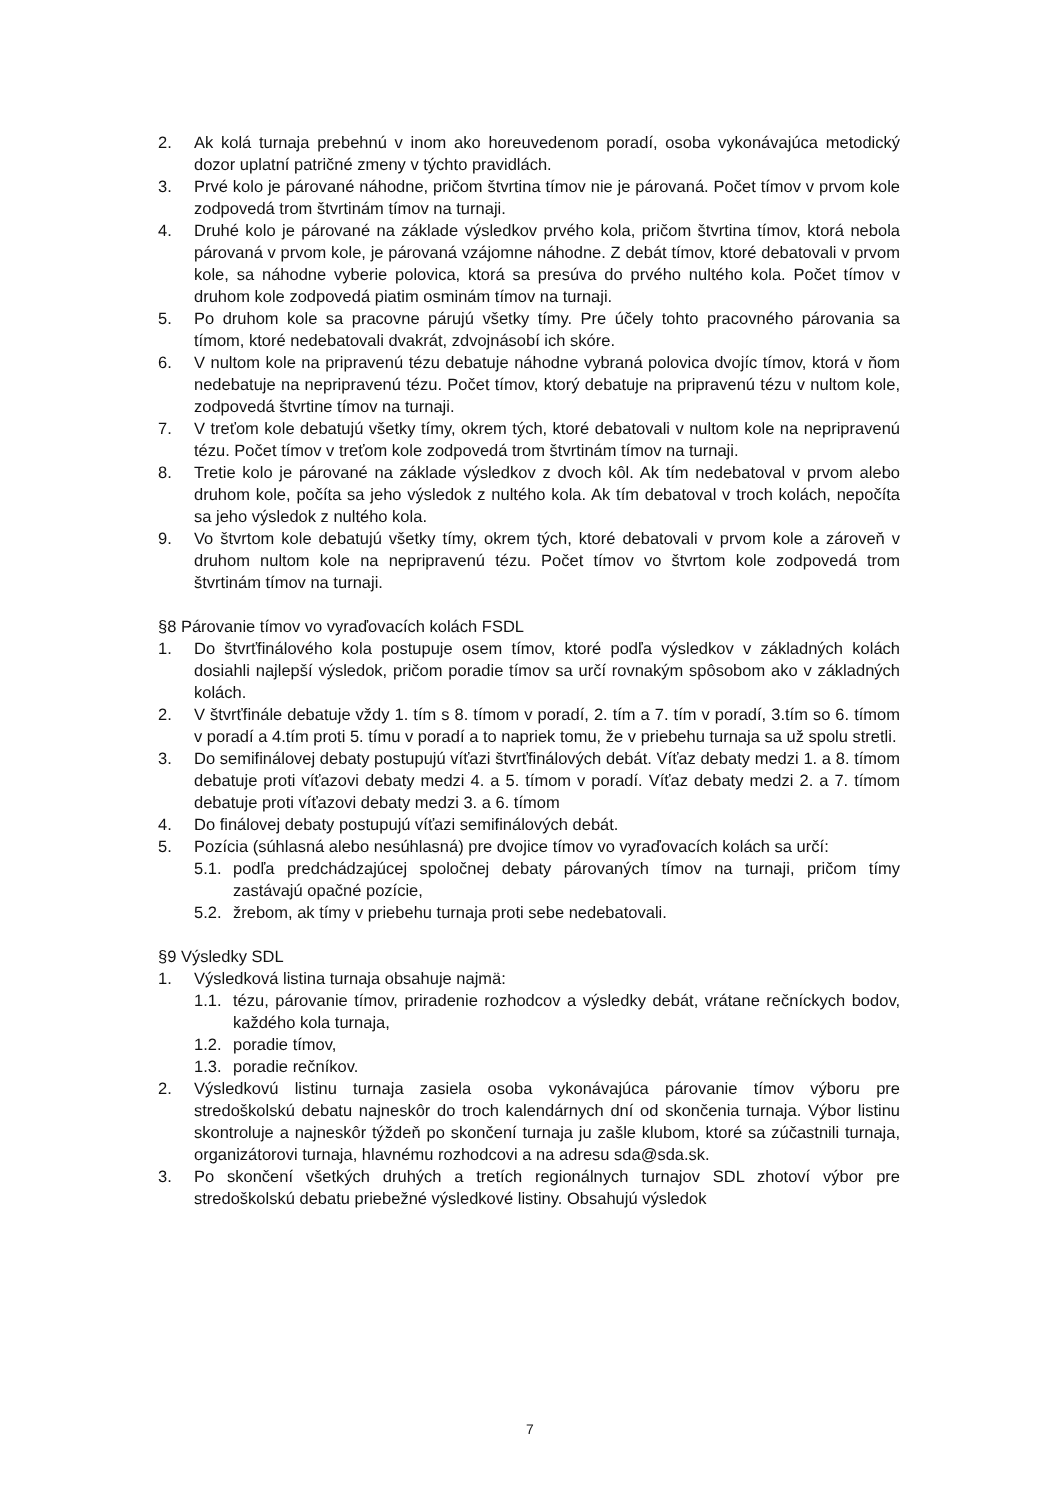2. Ak kolá turnaja prebehnú v inom ako horeuvedenom poradí, osoba vykonávajúca metodický dozor uplatní patričné zmeny v týchto pravidlách.
3. Prvé kolo je párované náhodne, pričom štvrtina tímov nie je párovaná. Počet tímov v prvom kole zodpovedá trom štvrtinám tímov na turnaji.
4. Druhé kolo je párované na základe výsledkov prvého kola, pričom štvrtina tímov, ktorá nebola párovaná v prvom kole, je párovaná vzájomne náhodne. Z debát tímov, ktoré debatovali v prvom kole, sa náhodne vyberie polovica, ktorá sa presúva do prvého nultého kola. Počet tímov v druhom kole zodpovedá piatim osminám tímov na turnaji.
5. Po druhom kole sa pracovne párujú všetky tímy. Pre účely tohto pracovného párovania sa tímom, ktoré nedebatovali dvakrát, zdvojnásobí ich skóre.
6. V nultom kole na pripravenú tézu debatuje náhodne vybraná polovica dvojíc tímov, ktorá v ňom nedebatuje na nepripravenú tézu. Počet tímov, ktorý debatuje na pripravenú tézu v nultom kole, zodpovedá štvrtine tímov na turnaji.
7. V treťom kole debatujú všetky tímy, okrem tých, ktoré debatovali v nultom kole na nepripravenú tézu. Počet tímov v treťom kole zodpovedá trom štvrtinám tímov na turnaji.
8. Tretie kolo je párované na základe výsledkov z dvoch kôl. Ak tím nedebatoval v prvom alebo druhom kole, počíta sa jeho výsledok z nultého kola. Ak tím debatoval v troch kolách, nepočíta sa jeho výsledok z nultého kola.
9. Vo štvrtom kole debatujú všetky tímy, okrem tých, ktoré debatovali v prvom kole a zároveň v druhom nultom kole na nepripravenú tézu. Počet tímov vo štvrtom kole zodpovedá trom štvrtinám tímov na turnaji.
§8 Párovanie tímov vo vyraďovacích kolách FSDL
1. Do štvrťfinálového kola postupuje osem tímov, ktoré podľa výsledkov v základných kolách dosiahli najlepší výsledok, pričom poradie tímov sa určí rovnakým spôsobom ako v základných kolách.
2. V štvrťfinále debatuje vždy 1. tím s 8. tímom v poradí, 2. tím a 7. tím v poradí, 3.tím so 6. tímom v poradí a 4.tím proti 5. tímu v poradí a to napriek tomu, že v priebehu turnaja sa už spolu stretli.
3. Do semifinálovej debaty postupujú víťazi štvrťfinálových debát. Víťaz debaty medzi 1. a 8. tímom debatuje proti víťazovi debaty medzi 4. a 5. tímom v poradí. Víťaz debaty medzi 2. a 7. tímom debatuje proti víťazovi debaty medzi 3. a 6. tímom
4. Do finálovej debaty postupujú víťazi semifinálových debát.
5. Pozícia (súhlasná alebo nesúhlasná) pre dvojice tímov vo vyraďovacích kolách sa určí:
5.1. podľa predchádzajúcej spoločnej debaty párovaných tímov na turnaji, pričom tímy zastávajú opačné pozície,
5.2. žrebom, ak tímy v priebehu turnaja proti sebe nedebatovali.
§9 Výsledky SDL
1. Výsledková listina turnaja obsahuje najmä:
1.1. tézu, párovanie tímov, priradenie rozhodcov a výsledky debát, vrátane rečníckych bodov, každého kola turnaja,
1.2. poradie tímov,
1.3. poradie rečníkov.
2. Výsledkovú listinu turnaja zasiela osoba vykonávajúca párovanie tímov výboru pre stredoškolskú debatu najneskôr do troch kalendárnych dní od skončenia turnaja. Výbor listinu skontroluje a najneskôr týždeň po skončení turnaja ju zašle klubom, ktoré sa zúčastnili turnaja, organizátorovi turnaja, hlavnému rozhodcovi a na adresu sda@sda.sk.
3. Po skončení všetkých druhých a tretích regionálnych turnajov SDL zhotoví výbor pre stredoškolskú debatu priebežné výsledkové listiny. Obsahujú výsledok
7